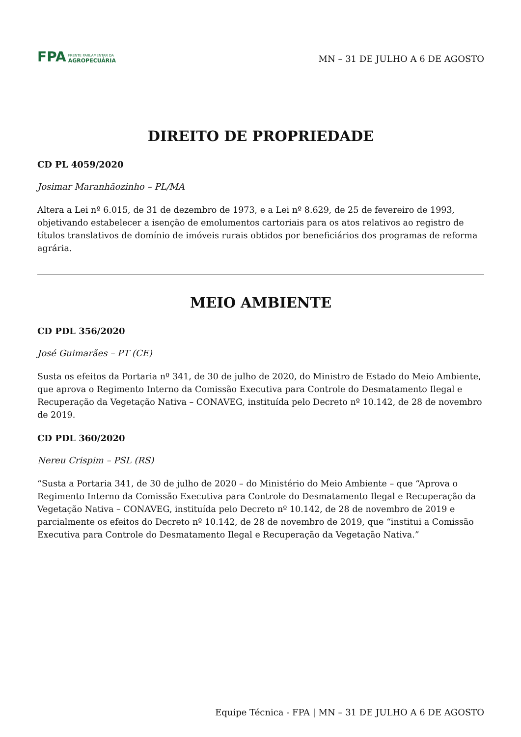FPA
FRENTE PARLAMENTAR DA
AGROPECUÁRIA
MN – 31 DE JULHO A 6 DE AGOSTO
DIREITO DE PROPRIEDADE
CD PL 4059/2020
Josimar Maranhãozinho – PL/MA
Altera a Lei nº 6.015, de 31 de dezembro de 1973, e a Lei nº 8.629, de 25 de fevereiro de 1993, objetivando estabelecer a isenção de emolumentos cartoriais para os atos relativos ao registro de títulos translativos de domínio de imóveis rurais obtidos por beneficiários dos programas de reforma agrária.
MEIO AMBIENTE
CD PDL 356/2020
José Guimarães – PT (CE)
Susta os efeitos da Portaria nº 341, de 30 de julho de 2020, do Ministro de Estado do Meio Ambiente, que aprova o Regimento Interno da Comissão Executiva para Controle do Desmatamento Ilegal e Recuperação da Vegetação Nativa – CONAVEG, instituída pelo Decreto nº 10.142, de 28 de novembro de 2019.
CD PDL 360/2020
Nereu Crispim – PSL (RS)
“Susta a Portaria 341, de 30 de julho de 2020 – do Ministério do Meio Ambiente – que “Aprova o Regimento Interno da Comissão Executiva para Controle do Desmatamento Ilegal e Recuperação da Vegetação Nativa – CONAVEG, instituída pelo Decreto nº 10.142, de 28 de novembro de 2019 e parcialmente os efeitos do Decreto nº 10.142, de 28 de novembro de 2019, que “institui a Comissão Executiva para Controle do Desmatamento Ilegal e Recuperação da Vegetação Nativa.”
Equipe Técnica - FPA | MN – 31 DE JULHO A 6 DE AGOSTO